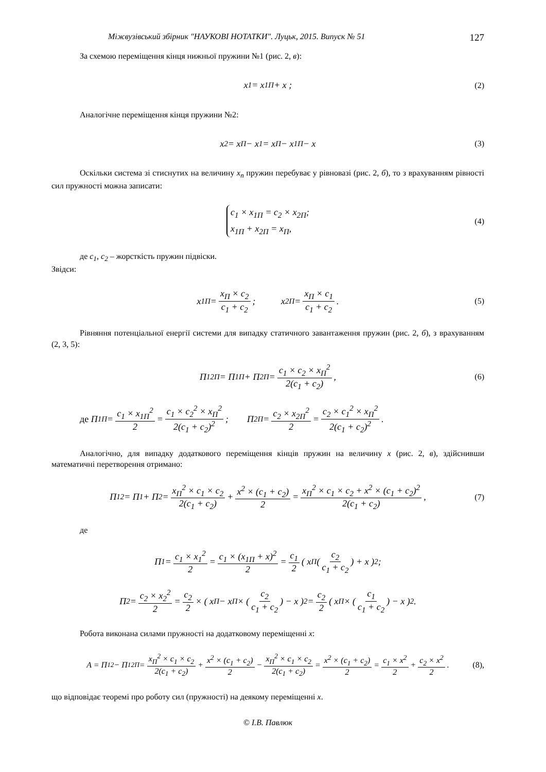Міжвузівський збірник "НАУКОВІ НОТАТКИ". Луцьк, 2015. Випуск № 51 127
За схемою переміщення кінця нижньої пружини №1 (рис. 2, в):
x<sub>1</sub> = x<sub>1П</sub> + x ; (2)
Аналогічне переміщення кінця пружини №2:
x<sub>2</sub> = x<sub>П</sub> − x<sub>1</sub> = x<sub>П</sub> − x<sub>1П</sub> − x (3)
Оскільки система зі стиснутих на величину x<sub>п</sub> пружин перебуває у рівновазі (рис. 2, б), то з врахуванням рівності сил пружності можна записати:
c<sub>1</sub> × x<sub>1П</sub> = c<sub>2</sub> × x<sub>2П</sub>;
x<sub>1П</sub> + x<sub>2П</sub> = x<sub>П</sub>,
(4)
де c<sub>1</sub>, c<sub>2</sub> – жорсткість пружин підвіски.
Звідси:
x<sub>1П</sub> = x<sub>П</sub> × c<sub>2</sub> c<sub>1</sub> + c<sub>2</sub>; x<sub>2П</sub> = x<sub>П</sub> × c<sub>1</sub> c<sub>1</sub> + c<sub>2</sub>. (5)
Рівняння потенціальної енергії системи для випадку статичного завантаження пружин (рис. 2, б), з врахуванням (2, 3, 5):
П<sub>12П</sub> = П<sub>1П</sub> + П<sub>2П</sub> = c<sub>1</sub> × c<sub>2</sub> × x<sub>П</sub><sup>2</sup> 2(c<sub>1</sub> + c<sub>2</sub>) , (6)
де П<sub>1П</sub> = c<sub>1</sub> × x<sub>1П</sub><sup>2</sup> 2 = c<sub>1</sub> × c<sub>2</sub><sup>2</sup> × x<sub>П</sub><sup>2</sup> 2(c<sub>1</sub> + c<sub>2</sub>)<sup>2</sup>; П<sub>2П</sub> = c<sub>2</sub> × x<sub>2П</sub><sup>2</sup> 2 = c<sub>2</sub> × c<sub>1</sub><sup>2</sup> × x<sub>П</sub><sup>2</sup> 2(c<sub>1</sub> + c<sub>2</sub>)<sup>2</sup>.
Аналогічно, для випадку додаткового переміщення кінців пружин на величину x (рис. 2, в), здійснивши математичні перетворення отримано:
П<sub>12</sub> = П<sub>1</sub> + П<sub>2</sub> = x<sub>П</sub><sup>2</sup> × c<sub>1</sub> × c<sub>2</sub> 2(c<sub>1</sub> + c<sub>2</sub>) + x<sup>2</sup> × (c<sub>1</sub> + c<sub>2</sub>) 2 = x<sub>П</sub><sup>2</sup> × c<sub>1</sub> × c<sub>2</sub> + x<sup>2</sup> × (c<sub>1</sub> + c<sub>2</sub>)<sup>2</sup> 2(c<sub>1</sub> + c<sub>2</sub>), (7)
де
П<sub>1</sub> = c<sub>1</sub> × x<sub>1</sub><sup>2</sup> 2 = c<sub>1</sub> × (x<sub>1П</sub> + x)<sup>2</sup> 2 = c<sub>1</sub> 2 ( x<sub>П</sub>(c<sub>2</sub> c<sub>1</sub> + c<sub>2</sub>) + x )<sup>2</sup>;
П<sub>2</sub> = c<sub>2</sub> × x<sub>2</sub><sup>2</sup> 2 = c<sub>2</sub> 2 × ( x<sub>П</sub> − x<sub>П</sub> × (c<sub>2</sub> c<sub>1</sub> + c<sub>2</sub>) − x )<sup>2</sup> = c<sub>2</sub> 2 ( x<sub>П</sub> × (c<sub>1</sub> c<sub>1</sub> + c<sub>2</sub>) − x )<sup>2</sup>.
Робота виконана силами пружності на додатковому переміщенні x:
A = П<sub>12</sub> − П<sub>12П</sub> = x<sub>П</sub><sup>2</sup> × c<sub>1</sub> × c<sub>2</sub> 2(c<sub>1</sub> + c<sub>2</sub>) + x<sup>2</sup> × (c<sub>1</sub> + c<sub>2</sub>) 2 − x<sub>П</sub><sup>2</sup> × c<sub>1</sub> × c<sub>2</sub> 2(c<sub>1</sub> + c<sub>2</sub>) = x<sup>2</sup> × (c<sub>1</sub> + c<sub>2</sub>) 2 = c<sub>1</sub> × x<sup>2</sup> 2 + c<sub>2</sub> × x<sup>2</sup> 2. (8),
що відповідає теоремі про роботу сил (пружності) на деякому переміщенні x.
© І.В. Павлюк